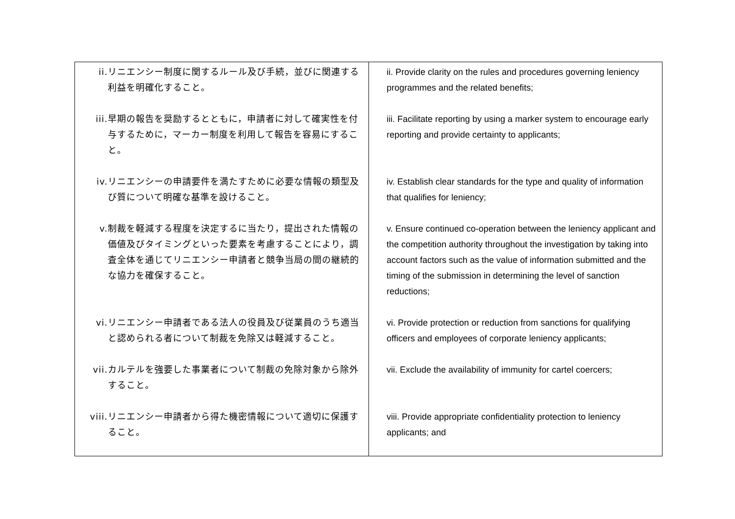| ii. リニエンシー制度に関するルール及び手続，並びに関連する利益を明確化すること。 iii. 早期の報告を奨励するとともに，申請者に対して確実性を付与するために，マーカー制度を利用して報告を容易にすること。 iv. リニエンシーの申請要件を満たすために必要な情報の類型及び質について明確な基準を設けること。 v. 制裁を軽減する程度を決定するに当たり，提出された情報の価値及びタイミングといった要素を考慮することにより，調査全体を通じてリニエンシー申請者と競争当局の間の継続的な協力を確保すること。 vi. リニエンシー申請者である法人の役員及び従業員のうち適当と認められる者について制裁を免除又は軽減すること。 vii. カルテルを強要した事業者について制裁の免除対象から除外すること。 viii. リニエンシー申請者から得た機密情報について適切に保護すること。 | ii. Provide clarity on the rules and procedures governing leniency programmes and the related benefits; iii. Facilitate reporting by using a marker system to encourage early reporting and provide certainty to applicants; iv. Establish clear standards for the type and quality of information that qualifies for leniency; v. Ensure continued co-operation between the leniency applicant and the competition authority throughout the investigation by taking into account factors such as the value of information submitted and the timing of the submission in determining the level of sanction reductions; vi. Provide protection or reduction from sanctions for qualifying officers and employees of corporate leniency applicants; vii. Exclude the availability of immunity for cartel coercers; viii. Provide appropriate confidentiality protection to leniency applicants; and |